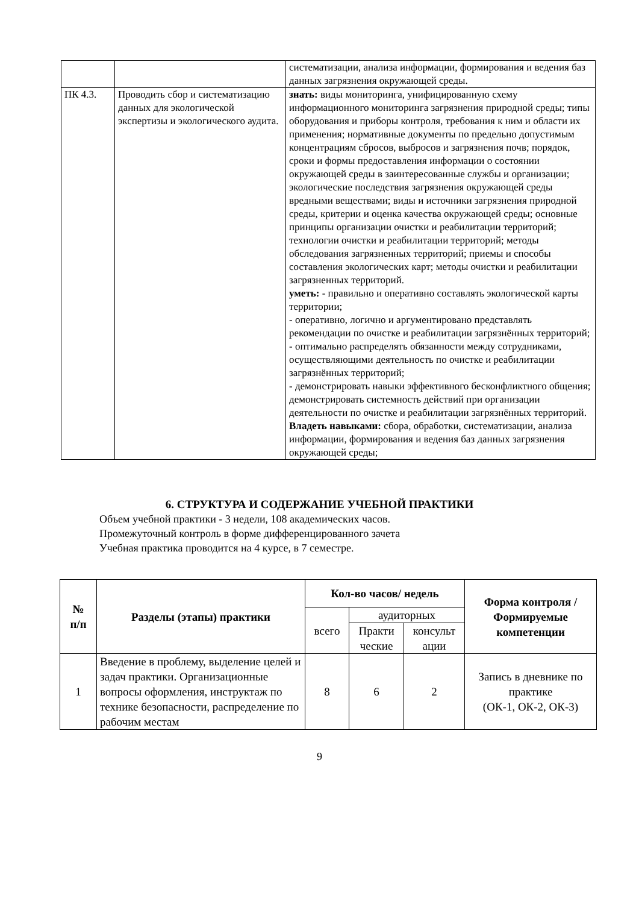| | | систематизации, анализа информации, формирования и ведения баз данных загрязнения окружающей среды. |
| ПК 4.3. | Проводить сбор и систематизацию данных для экологической экспертизы и экологического аудита. | знать: виды мониторинга, унифицированную схему информационного мониторинга загрязнения природной среды; типы оборудования и приборы контроля, требования к ним и области их применения; нормативные документы по предельно допустимым концентрациям сбросов, выбросов и загрязнения почв; порядок, сроки и формы предоставления информации о состоянии окружающей среды в заинтересованные службы и организации; экологические последствия загрязнения окружающей среды вредными веществами; виды и источники загрязнения природной среды, критерии и оценка качества окружающей среды; основные принципы организации очистки и реабилитации территорий; технологии очистки и реабилитации территорий; методы обследования загрязненных территорий; приемы и способы составления экологических карт; методы очистки и реабилитации загрязненных территорий. уметь: - правильно и оперативно составлять экологической карты территории; - оперативно, логично и аргументировано представлять рекомендации по очистке и реабилитации загрязнённых территорий; - оптимально распределять обязанности между сотрудниками, осуществляющими деятельность по очистке и реабилитации загрязнённых территорий; - демонстрировать навыки эффективного бесконфликтного общения; демонстрировать системность действий при организации деятельности по очистке и реабилитации загрязнённых территорий. Владеть навыками: сбора, обработки, систематизации, анализа информации, формирования и ведения баз данных загрязнения окружающей среды; |
6. СТРУКТУРА И СОДЕРЖАНИЕ УЧЕБНОЙ ПРАКТИКИ
Объем учебной практики - 3 недели, 108 академических часов.
Промежуточный контроль в форме дифференцированного зачета
Учебная практика проводится на 4 курсе, в 7 семестре.
| № п/п | Разделы (этапы) практики | Кол-во часов/ недель | | | Форма контроля / Формируемые компетенции |
| --- | --- | --- | --- | --- | --- |
| | | всего | аудиторных | | |
| | | | Практи ческие | консульт ации | |
| 1 | Введение в проблему, выделение целей и задач практики. Организационные вопросы оформления, инструктаж по технике безопасности, распределение по рабочим местам | 8 | 6 | 2 | Запись в дневнике по практике (ОК-1, ОК-2, ОК-3) |
9